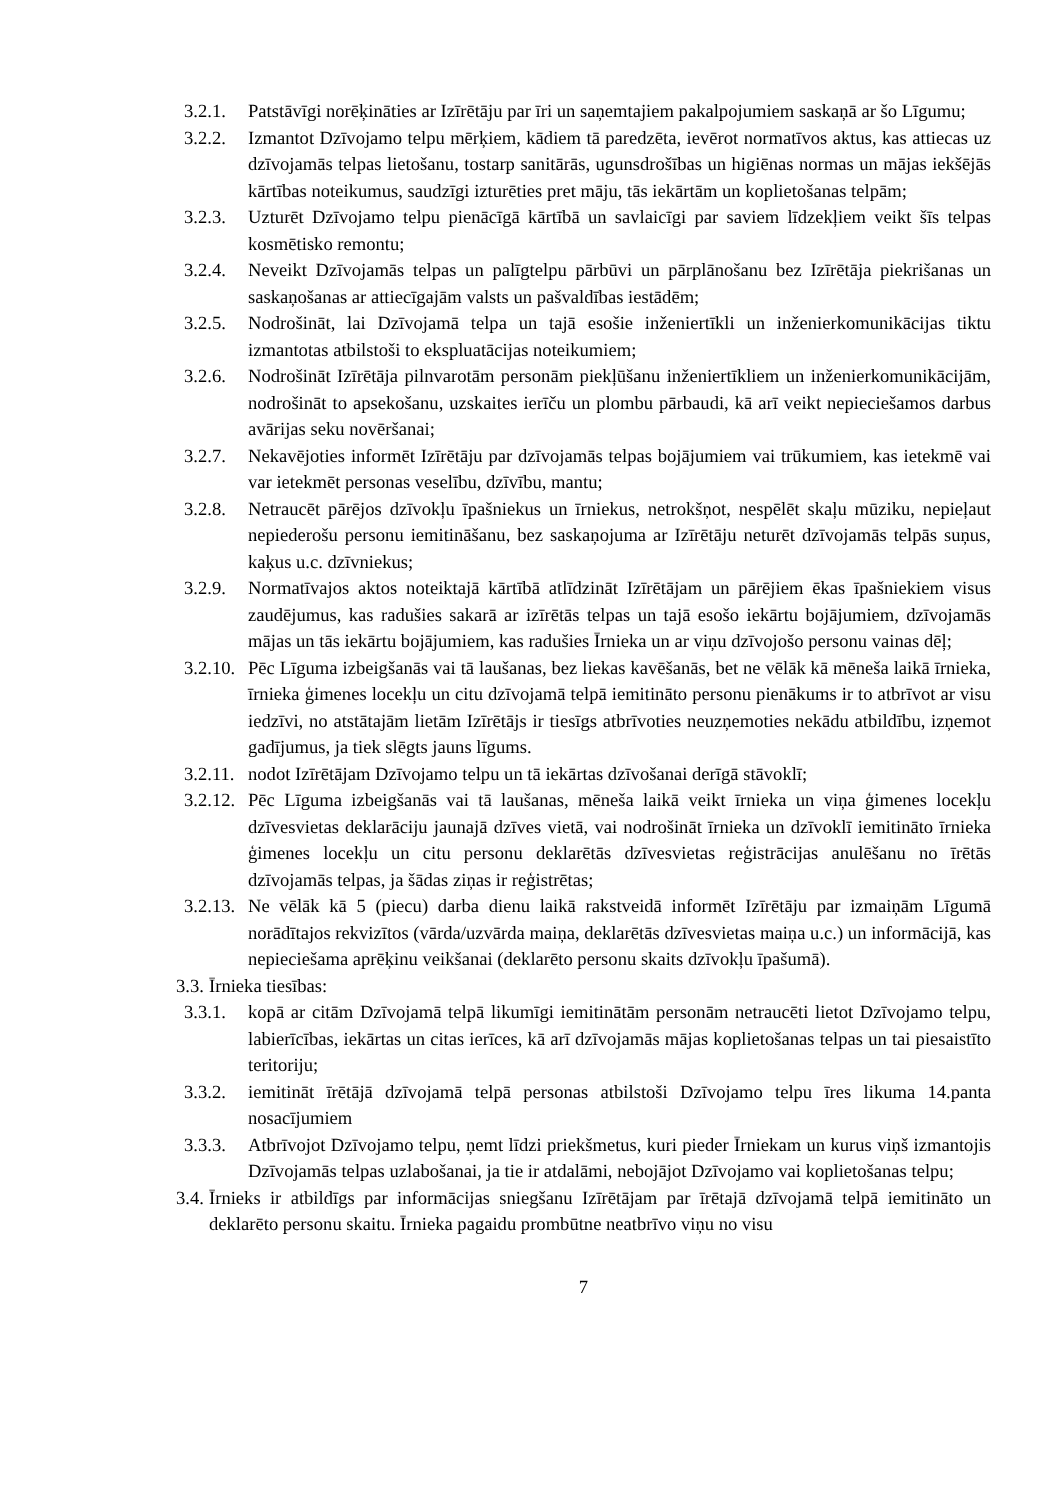3.2.1.
Patstāvīgi norēķināties ar Izīrētāju par īri un saņemtajiem pakalpojumiem saskaņā ar šo Līgumu;
3.2.2.
Izmantot Dzīvojamo telpu mērķiem, kādiem tā paredzēta, ievērot normatīvos aktus, kas attiecas uz dzīvojamās telpas lietošanu, tostarp sanitārās, ugunsdrošības un higiēnas normas un mājas iekšējās kārtības noteikumus, saudzīgi izturēties pret māju, tās iekārtām un koplietošanas telpām;
3.2.3.
Uzturēt Dzīvojamo telpu pienācīgā kārtībā un savlaicīgi par saviem līdzekļiem veikt šīs telpas kosmētisko remontu;
3.2.4.
Neveikt Dzīvojamās telpas un palīgtelpu pārbūvi un pārplānošanu bez Izīrētāja piekrišanas un saskaņošanas ar attiecīgajām valsts un pašvaldības iestādēm;
3.2.5.
Nodrošināt, lai Dzīvojamā telpa un tajā esošie inženiertīkli un inženierkomunikācijas tiktu izmantotas atbilstoši to ekspluatācijas noteikumiem;
3.2.6.
Nodrošināt Izīrētāja pilnvarotām personām piekļūšanu inženiertīkliem un inženierkomunikācijām, nodrošināt to apsekošanu, uzskaites ierīču un plombu pārbaudi, kā arī veikt nepieciešamos darbus avārijas seku novēršanai;
3.2.7.
Nekavējoties informēt Izīrētāju par dzīvojamās telpas bojājumiem vai trūkumiem, kas ietekmē vai var ietekmēt personas veselību, dzīvību, mantu;
3.2.8.
Netraucēt pārējos dzīvokļu īpašniekus un īrniekus, netrokšņot, nespēlēt skaļu mūziku, nepieļaut nepiederošu personu iemitināšanu, bez saskaņojuma ar Izīrētāju neturēt dzīvojamās telpās suņus, kaķus u.c. dzīvniekus;
3.2.9.
Normatīvajos aktos noteiktajā kārtībā atlīdzināt Izīrētājam un pārējiem ēkas īpašniekiem visus zaudējumus, kas radušies sakarā ar izīrētās telpas un tajā esošo iekārtu bojājumiem, dzīvojamās mājas un tās iekārtu bojājumiem, kas radušies Īrnieka un ar viņu dzīvojošo personu vainas dēļ;
3.2.10.
Pēc Līguma izbeigšanās vai tā laušanas, bez liekas kavēšanās, bet ne vēlāk kā mēneša laikā īrnieka, īrnieka ģimenes locekļu un citu dzīvojamā telpā iemitināto personu pienākums ir to atbrīvot ar visu iedzīvi, no atstātajām lietām Izīrētājs ir tiesīgs atbrīvoties neuzņemoties nekādu atbildību, izņemot gadījumus, ja tiek slēgts jauns līgums.
3.2.11.
nodot Izīrētājam Dzīvojamo telpu un tā iekārtas dzīvošanai derīgā stāvoklī;
3.2.12.
Pēc Līguma izbeigšanās vai tā laušanas, mēneša laikā veikt īrnieka un viņa ģimenes locekļu dzīvesvietas deklarāciju jaunajā dzīves vietā, vai nodrošināt īrnieka un dzīvoklī iemitināto īrnieka ģimenes locekļu un citu personu deklarētās dzīvesvietas reģistrācijas anulēšanu no īrētās dzīvojamās telpas, ja šādas ziņas ir reģistrētas;
3.2.13.
Ne vēlāk kā 5 (piecu) darba dienu laikā rakstveidā informēt Izīrētāju par izmaiņām Līgumā norādītajos rekvizītos (vārda/uzvārda maiņa, deklarētās dzīvesvietas maiņa u.c.) un informācijā, kas nepieciešama aprēķinu veikšanai (deklarēto personu skaits dzīvokļu īpašumā).
3.3.
Īrnieka tiesības:
3.3.1.
kopā ar citām Dzīvojamā telpā likumīgi iemitinātām personām netraucēti lietot Dzīvojamo telpu, labierīcības, iekārtas un citas ierīces, kā arī dzīvojamās mājas koplietošanas telpas un tai piesaistīto teritoriju;
3.3.2.
iemitināt īrētājā dzīvojamā telpā personas atbilstoši Dzīvojamo telpu īres likuma 14.panta nosacījumiem
3.3.3.
Atbrīvojot Dzīvojamo telpu, ņemt līdzi priekšmetus, kuri pieder Īrniekam un kurus viņš izmantojis Dzīvojamās telpas uzlabošanai, ja tie ir atdalāmi, nebojājot Dzīvojamo vai koplietošanas telpu;
3.4.
Īrnieks ir atbildīgs par informācijas sniegšanu Izīrētājam par īrētajā dzīvojamā telpā iemitināto un deklarēto personu skaitu. Īrnieka pagaidu prombūtne neatbrīvo viņu no visu
7